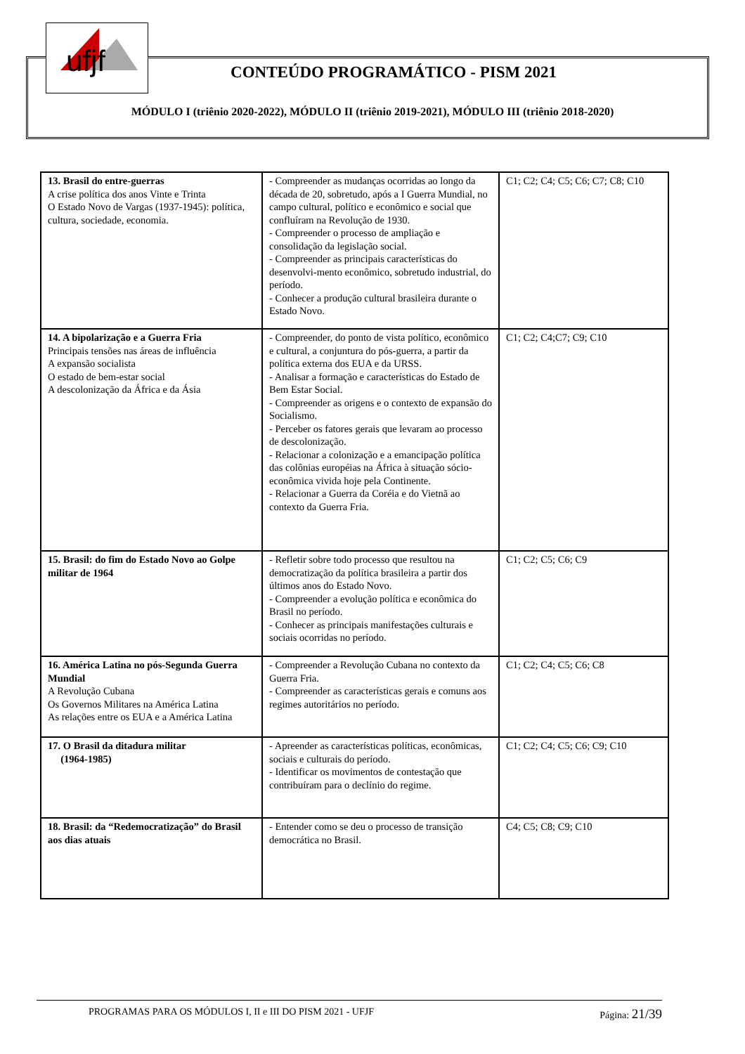ufjf
CONTEÚDO PROGRAMÁTICO - PISM 2021
MÓDULO I (triênio 2020-2022), MÓDULO II (triênio 2019-2021), MÓDULO III (triênio 2018-2020)
| 13. Brasil do entre-guerras A crise política dos anos Vinte e Trinta O Estado Novo de Vargas (1937-1945): política, cultura, sociedade, economia. | - Compreender as mudanças ocorridas ao longo da década de 20, sobretudo, após a I Guerra Mundial, no campo cultural, político e econômico e social que confluíram na Revolução de 1930. - Compreender o processo de ampliação e consolidação da legislação social. - Compreender as principais características do desenvolvi-mento econômico, sobretudo industrial, do período. - Conhecer a produção cultural brasileira durante o Estado Novo. | C1; C2; C4; C5; C6; C7; C8; C10 |
| 14. A bipolarização e a Guerra Fria Principais tensões nas áreas de influência A expansão socialista O estado de bem-estar social A descolonização da África e da Ásia | - Compreender, do ponto de vista político, econômico e cultural, a conjuntura do pós-guerra, a partir da política externa dos EUA e da URSS. - Analisar a formação e características do Estado de Bem Estar Social. - Compreender as origens e o contexto de expansão do Socialismo. - Perceber os fatores gerais que levaram ao processo de descolonização. - Relacionar a colonização e a emancipação política das colônias européias na África à situação sócio-econômica vivida hoje pela Continente. - Relacionar a Guerra da Coréia e do Vietnã ao contexto da Guerra Fria. | C1; C2; C4;C7; C9; C10 |
| 15. Brasil: do fim do Estado Novo ao Golpe militar de 1964 | - Refletir sobre todo processo que resultou na democratização da política brasileira a partir dos últimos anos do Estado Novo. - Compreender a evolução política e econômica do Brasil no período. - Conhecer as principais manifestações culturais e sociais ocorridas no período. | C1; C2; C5; C6; C9 |
| 16. América Latina no pós-Segunda Guerra Mundial A Revolução Cubana Os Governos Militares na América Latina As relações entre os EUA e a América Latina | - Compreender a Revolução Cubana no contexto da Guerra Fria. - Compreender as características gerais e comuns aos regimes autoritários no período. | C1; C2; C4; C5; C6; C8 |
| 17. O Brasil da ditadura militar (1964-1985) | - Apreender as características políticas, econômicas, sociais e culturais do período. - Identificar os movimentos de contestação que contribuíram para o declínio do regime. | C1; C2; C4; C5; C6; C9; C10 |
| 18. Brasil: da “Redemocratização” do Brasil aos dias atuais | - Entender como se deu o processo de transição democrática no Brasil. | C4; C5; C8; C9; C10 |
PROGRAMAS PARA OS MÓDULOS I, II e III DO PISM 2021 - UFJF Página: 21/39